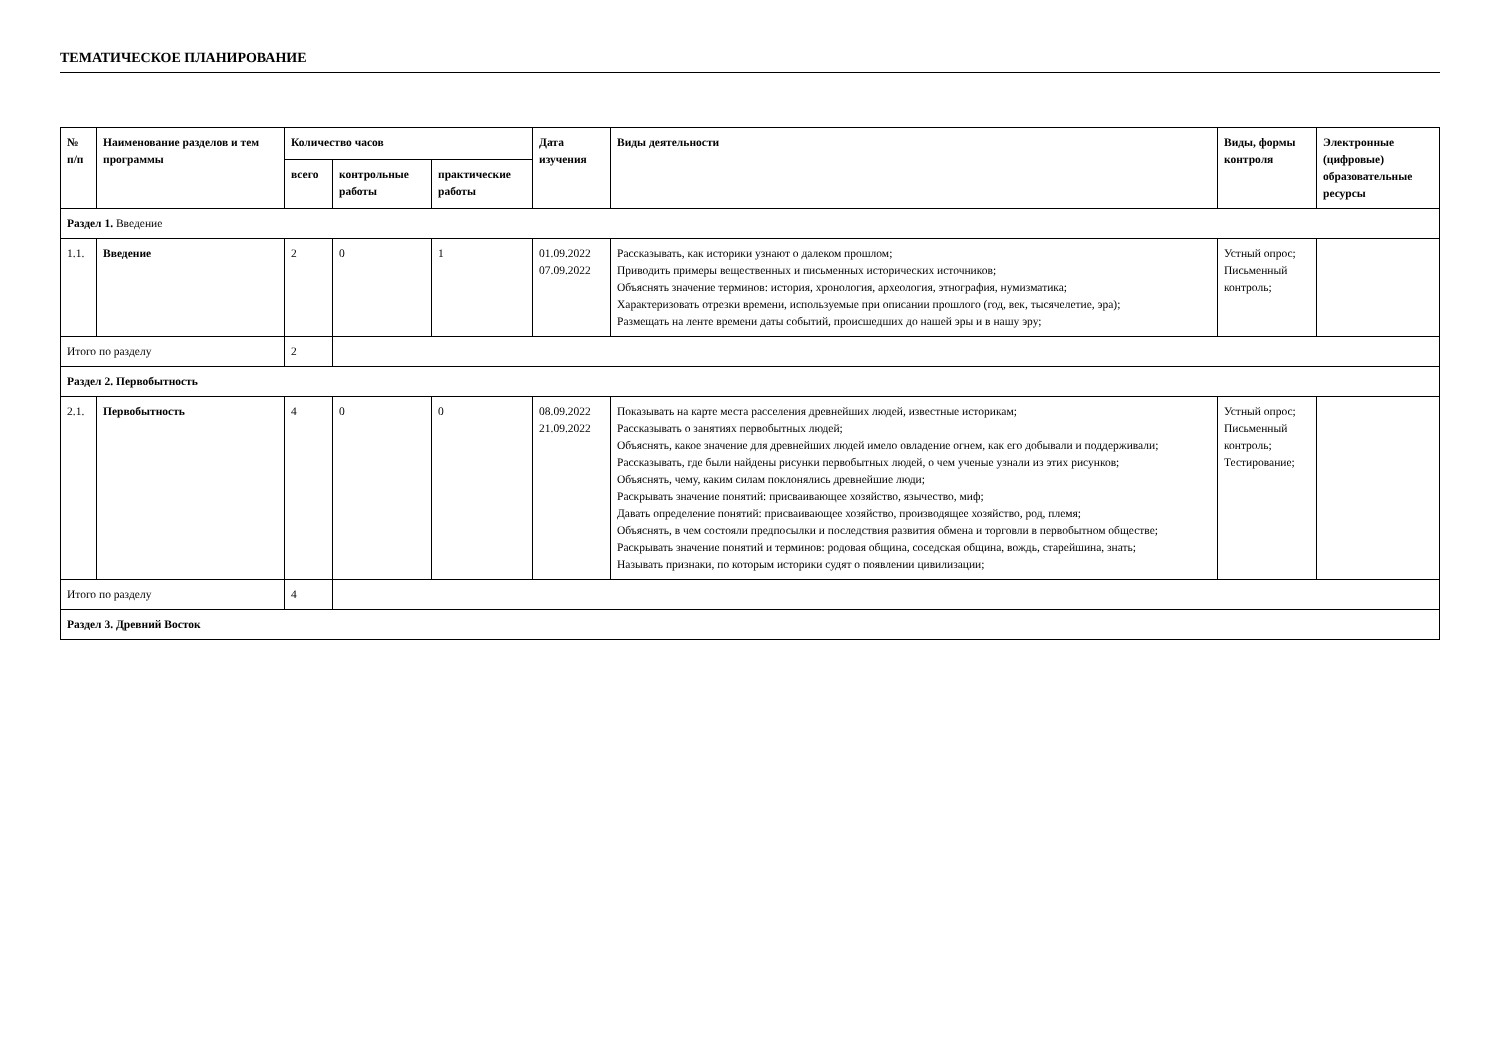ТЕМАТИЧЕСКОЕ ПЛАНИРОВАНИЕ
| № п/п | Наименование разделов и тем программы | Количество часов | | | Дата изучения | Виды деятельности | Виды, формы контроля | Электронные (цифровые) образовательные ресурсы |
| --- | --- | --- | --- | --- | --- | --- | --- | --- |
| | | всего | контрольные работы | практические работы | | | | |
| Раздел 1. Введение | | | | | | | | |
| 1.1. | Введение | 2 | 0 | 1 | 01.09.2022 07.09.2022 | Рассказывать, как историки узнают о далеком прошлом; Приводить примеры вещественных и письменных исторических источников; Объяснять значение терминов: история, хронология, археология, этнография, нумизматика; Характеризовать отрезки времени, используемые при описании прошлого (год, век, тысячелетие, эра); Размещать на ленте времени даты событий, происшедших до нашей эры и в нашу эру; | Устный опрос; Письменный контроль; | |
| Итого по разделу | | 2 | | | | | | |
| Раздел 2. Первобытность | | | | | | | | |
| 2.1. | Первобытность | 4 | 0 | 0 | 08.09.2022 21.09.2022 | Показывать на карте места расселения древнейших людей, известные историкам; Рассказывать о занятиях первобытных людей; Объяснять, какое значение для древнейших людей имело овладение огнем, как его добывали и поддерживали; Рассказывать, где были найдены рисунки первобытных людей, о чем ученые узнали из этих рисунков; Объяснять, чему, каким силам поклонялись древнейшие люди; Раскрывать значение понятий: присваивающее хозяйство, язычество, миф; Давать определение понятий: присваивающее хозяйство, производящее хозяйство, род, племя; Объяснять, в чем состояли предпосылки и последствия развития обмена и торговли в первобытном обществе; Раскрывать значение понятий и терминов: родовая община, соседская община, вождь, старейшина, знать; Называть признаки, по которым историки судят о появлении цивилизации; | Устный опрос; Письменный контроль; Тестирование; | |
| Итого по разделу | | 4 | | | | | | |
| Раздел 3. Древний Восток | | | | | | | | |